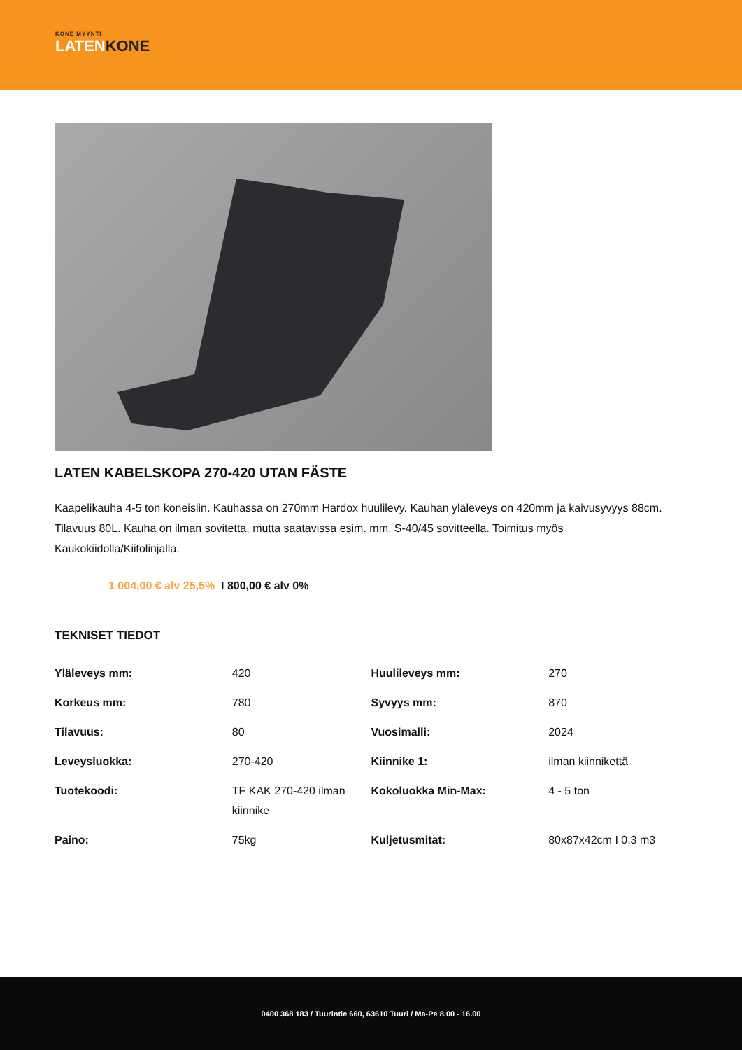KONE MYYNTI
LATENKONE
LATEN KABELSKOPA 270-420 UTAN FÄSTE
Kaapelikauha 4-5 ton koneisiin. Kauhassa on 270mm Hardox huulilevy. Kauhan yläleveys on 420mm ja kaivusyvyys 88cm. Tilavuus 80L. Kauha on ilman sovitetta, mutta saatavissa esim. mm. S-40/45 sovitteella. Toimitus myös Kaukokiidolla/Kiitolinjalla.
1 004,00 € alv 25,5% I 800,00 € alv 0%
TEKNISET TIEDOT
| Yläleveys mm: | 420 | Huulileveys mm: | 270 |
| Korkeus mm: | 780 | Syvyys mm: | 870 |
| Tilavuus: | 80 | Vuosimalli: | 2024 |
| Leveysluokka: | 270-420 | Kiinnike 1: | ilman kiinnikettä |
| Tuotekoodi: | TF KAK 270-420 ilman kiinnike | Kokoluokka Min-Max: | 4 - 5 ton |
| Paino: | 75kg | Kuljetusmitat: | 80x87x42cm I 0.3 m3 |
0400 368 183 / Tuurintie 660, 63610 Tuuri / Ma-Pe 8.00 - 16.00